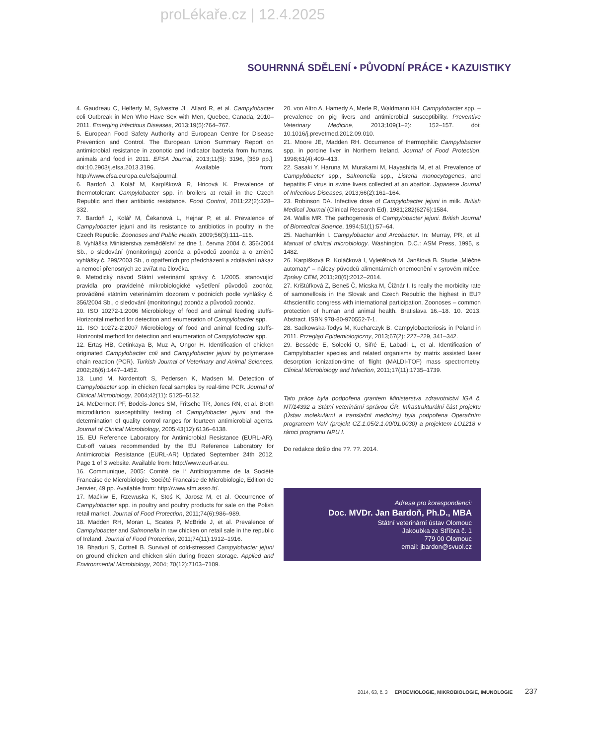proLékaře.cz | 12.4.2025
SOUHRNNÁ SDĚLENÍ • PŮVODNÍ PRÁCE • KAZUISTIKY
4. Gaudreau C, Helferty M, Sylvestre JL, Allard R, et al. Campylobacter coli Outbreak in Men Who Have Sex with Men, Quebec, Canada, 2010–2011. Emerging Infectious Diseases, 2013;19(5):764–767.
5. European Food Safety Authority and European Centre for Disease Prevention and Control. The European Union Summary Report on antimicrobial resistance in zoonotic and indicator bacteria from humans, animals and food in 2011. EFSA Journal, 2013;11(5): 3196, [359 pp.]. doi:10.2903/j.efsa.2013.3196. Available from: http://www.efsa.europa.eu/efsajournal.
6. Bardoň J, Kolář M, Karpíšková R, Hricová K. Prevalence of thermotolerant Campylobacter spp. in broilers at retail in the Czech Republic and their antibiotic resistance. Food Control, 2011;22(2):328–332.
7. Bardoň J, Kolář M, Čekanová L, Hejnar P, et al. Prevalence of Campylobacter jejuni and its resistance to antibiotics in poultry in the Czech Republic. Zoonoses and Public Health, 2009;56(3):111–116.
8. Vyhláška Ministerstva zemědělství ze dne 1. června 2004 č. 356/2004 Sb., o sledování (monitoringu) zoonóz a původců zoonóz a o změně vyhlášky č. 299/2003 Sb., o opatřeních pro předcházení a zdolávání nákaz a nemocí přenosných ze zvířat na člověka.
9. Metodický návod Státní veterinární správy č. 1/2005. stanovující pravidla pro pravidelné mikrobiologické vyšetření původců zoonóz, prováděné státním veterinárním dozorem v podnicích podle vyhlášky č. 356/2004 Sb., o sledování (monitoringu) zoonóz a původců zoonóz.
10. ISO 10272-1:2006 Microbiology of food and animal feeding stuffs-Horizontal method for detection and enumeration of Campylobacter spp.
11. ISO 10272-2:2007 Microbiology of food and animal feeding stuffs-Horizontal method for detection and enumeration of Campylobacter spp.
12. Ertaş HB, Cetinkaya B, Muz A, Ongor H. Identification of chicken originated Campylobacter coli and Campylobacter jejuni by polymerase chain reaction (PCR). Turkish Journal of Veterinary and Animal Sciences, 2002;26(6):1447–1452.
13. Lund M, Nordentoft S, Pedersen K, Madsen M. Detection of Campylobacter spp. in chicken fecal samples by real-time PCR. Journal of Clinical Microbiology, 2004;42(11): 5125–5132.
14. McDermott PF, Bodeis-Jones SM, Fritsche TR, Jones RN, et al. Broth microdilution susceptibility testing of Campylobacter jejuni and the determination of quality control ranges for fourteen antimicrobial agents. Journal of Clinical Microbiology, 2005;43(12):6136–6138.
15. EU Reference Laboratory for Antimicrobial Resistance (EURL-AR). Cut-off values recommended by the EU Reference Laboratory for Antimicrobial Resistance (EURL-AR) Updated September 24th 2012, Page 1 of 3 website. Available from: http://www.eurl-ar.eu.
16. Communique, 2005: Comité de l‘ Antibiogramme de la Société Francaise de Microbiologie. Société Francaise de Microbiologie, Edition de Jenvier, 49 pp. Available from: http://www.sfm.asso.fr/.
17. Maćkiw E, Rzewuska K, Stoś K, Jarosz M, et al. Occurrence of Campylobacter spp. in poultry and poultry products for sale on the Polish retail market. Journal of Food Protection, 2011;74(6):986–989.
18. Madden RH, Moran L, Scates P, McBride J, et al. Prevalence of Campylobacter and Salmonella in raw chicken on retail sale in the republic of Ireland. Journal of Food Protection, 2011;74(11):1912–1916.
19. Bhaduri S, Cottrell B. Survival of cold-stressed Campylobacter jejuni on ground chicken and chicken skin during frozen storage. Applied and Environmental Microbiology, 2004; 70(12):7103–7109.
20. von Altro A, Hamedy A, Merle R, Waldmann KH. Campylobacter spp. – prevalence on pig livers and antimicrobial susceptibility. Preventive Veterinary Medicine, 2013;109(1–2): 152–157. doi: 10.1016/j.prevetmed.2012.09.010.
21. Moore JE, Madden RH. Occurrence of thermophilic Campylobacter spp. in porcine liver in Northern Ireland. Journal of Food Protection, 1998;61(4):409–413.
22. Sasaki Y, Haruna M, Murakami M, Hayashida M, et al. Prevalence of Campylobacter spp., Salmonella spp., Listeria monocytogenes, and hepatitis E virus in swine livers collected at an abattoir. Japanese Journal of Infectious Diseases, 2013;66(2):161–164.
23. Robinson DA. Infective dose of Campylobacter jejuni in milk. British Medical Journal (Clinical Research Ed), 1981;282(6276):1584.
24. Wallis MR. The pathogenesis of Campylobacter jejuni. British Journal of Biomedical Science, 1994;51(1):57–64.
25. Nachamkin I. Campylobacter and Arcobacter. In: Murray, PR, et al. Manual of clinical microbiology. Washington, D.C.: ASM Press, 1995, s. 1482.
26. Karpíšková R, Koláčková I, Vyletělová M, Janštová B. Studie „Mléčné automaty“ – nálezy původců alimentárních onemocnění v syrovém mléce. Zprávy CEM, 2011;20(6):2012–2014.
27. Krištúfková Z, Beneš Č, Micska M, Čižnár I. Is really the morbidity rate of samonellosis in the Slovak and Czech Republic the highest in EU? 4thscientific congress with international participation. Zoonoses – common protection of human and animal health. Bratislava 16.–18. 10. 2013. Abstract. ISBN 978-80-970552-7-1.
28. Sadkowska-Todys M, Kucharczyk B. Campylobacteriosis in Poland in 2011. Przegląd Epidemiologiczny, 2013;67(2): 227–229, 341–342.
29. Bessède E, Solecki O, Sifré E, Labadi L, et al. Identification of Campylobacter species and related organisms by matrix assisted laser desorption ionization-time of flight (MALDI-TOF) mass spectrometry. Clinical Microbiology and Infection, 2011;17(11):1735–1739.
Tato práce byla podpořena grantem Ministerstva zdravotnictví IGA č. NT/14392 a Státní veterinární správou ČR. Infrastrukturální část projektu (Ústav molekulární a translační medicíny) byla podpořena Operačním programem VaV (projekt CZ.1.05/2.1.00/01.0030) a projektem LO1218 v rámci programu NPU I.
Do redakce došlo dne ??. ??. 2014.
Adresa pro korespondenci:
Doc. MVDr. Jan Bardoň, Ph.D., MBA
Státní veterinární ústav Olomouc
Jakoubka ze Stříbra č. 1
779 00 Olomouc
email: jbardon@svuol.cz
2014, 63, č. 3 EPIDEMIOLOGIE, MIKROBIOLOGIE, IMUNOLOGIE 237